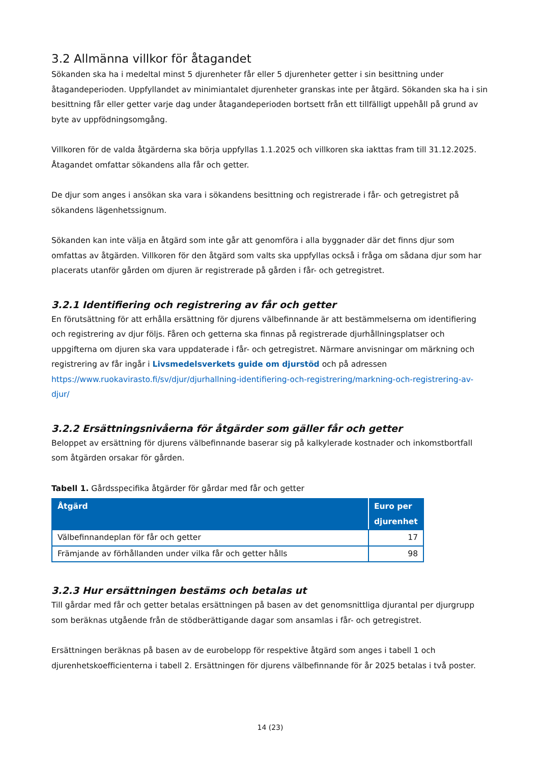3.2 Allmänna villkor för åtagandet
Sökanden ska ha i medeltal minst 5 djurenheter får eller 5 djurenheter getter i sin besittning under åtagandeperioden. Uppfyllandet av minimiantalet djurenheter granskas inte per åtgärd. Sökanden ska ha i sin besittning får eller getter varje dag under åtagandeperioden bortsett från ett tillfälligt uppehåll på grund av byte av uppfödningsomgång.
Villkoren för de valda åtgärderna ska börja uppfyllas 1.1.2025 och villkoren ska iakttas fram till 31.12.2025. Åtagandet omfattar sökandens alla får och getter.
De djur som anges i ansökan ska vara i sökandens besittning och registrerade i får- och getregistret på sökandens lägenhetssignum.
Sökanden kan inte välja en åtgärd som inte går att genomföra i alla byggnader där det finns djur som omfattas av åtgärden. Villkoren för den åtgärd som valts ska uppfyllas också i fråga om sådana djur som har placerats utanför gården om djuren är registrerade på gården i får- och getregistret.
3.2.1 Identifiering och registrering av får och getter
En förutsättning för att erhålla ersättning för djurens välbefinnande är att bestämmelserna om identifiering och registrering av djur följs. Fåren och getterna ska finnas på registrerade djurhållningsplatser och uppgifterna om djuren ska vara uppdaterade i får- och getregistret. Närmare anvisningar om märkning och registrering av får ingår i Livsmedelsverkets guide om djurstöd och på adressen https://www.ruokavirasto.fi/sv/djur/djurhallning-identifiering-och-registrering/markning-och-registrering-av-djur/
3.2.2 Ersättningsnivåerna för åtgärder som gäller får och getter
Beloppet av ersättning för djurens välbefinnande baserar sig på kalkylerade kostnader och inkomstbortfall som åtgärden orsakar för gården.
Tabell 1. Gårdsspecifika åtgärder för gårdar med får och getter
| Åtgärd | Euro per djurenhet |
| --- | --- |
| Välbefinnandeplan för får och getter | 17 |
| Främjande av förhållanden under vilka får och getter hålls | 98 |
3.2.3 Hur ersättningen bestäms och betalas ut
Till gårdar med får och getter betalas ersättningen på basen av det genomsnittliga djurantal per djurgrupp som beräknas utgående från de stödberättigande dagar som ansamlas i får- och getregistret.
Ersättningen beräknas på basen av de eurobelopp för respektive åtgärd som anges i tabell 1 och djurenhetskoefficienterna i tabell 2. Ersättningen för djurens välbefinnande för år 2025 betalas i två poster.
14 (23)